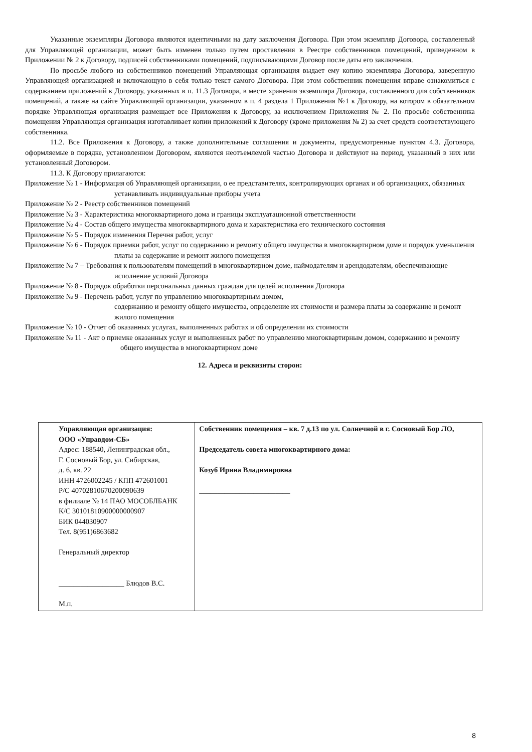Указанные экземпляры Договора являются идентичными на дату заключения Договора. При этом экземпляр Договора, составленный для Управляющей организации, может быть изменен только путем проставления в Реестре собственников помещений, приведенном в Приложении № 2 к Договору, подписей собственниками помещений, подписывающими Договор после даты его заключения.
По просьбе любого из собственников помещений Управляющая организация выдает ему копию экземпляра Договора, заверенную Управляющей организацией и включающую в себя только текст самого Договора. При этом собственник помещения вправе ознакомиться с содержанием приложений к Договору, указанных в п. 11.3 Договора, в месте хранения экземпляра Договора, составленного для собственников помещений, а также на сайте Управляющей организации, указанном в п. 4 раздела 1 Приложения №1 к Договору, на котором в обязательном порядке Управляющая организация размещает все Приложения к Договору, за исключением Приложения № 2. По просьбе собственника помещения Управляющая организация изготавливает копии приложений к Договору (кроме приложения № 2) за счет средств соответствующего собственника.
11.2. Все Приложения к Договору, а также дополнительные соглашения и документы, предусмотренные пунктом 4.3. Договора, оформляемые в порядке, установленном Договором, являются неотъемлемой частью Договора и действуют на период, указанный в них или установленный Договором.
11.3. К Договору прилагаются:
Приложение № 1 - Информация об Управляющей организации, о ее представителях, контролирующих органах и об организациях, обязанных устанавливать индивидуальные приборы учета
Приложение № 2 - Реестр собственников помещений
Приложение № 3 - Характеристика многоквартирного дома и границы эксплуатационной ответственности
Приложение № 4 - Состав общего имущества многоквартирного дома и характеристика его технического состояния
Приложение № 5 - Порядок изменения Перечня работ, услуг
Приложение № 6 - Порядок приемки работ, услуг по содержанию и ремонту общего имущества в многоквартирном доме и порядок уменьшения платы за содержание и ремонт жилого помещения
Приложение № 7 – Требования к пользователям помещений в многоквартирном доме, наймодателям и арендодателям, обеспечивающие исполнение условий Договора
Приложение № 8 - Порядок обработки персональных данных граждан для целей исполнения Договора
Приложение № 9 - Перечень работ, услуг по управлению многоквартирным домом,
содержанию и ремонту общего имущества, определение их стоимости и размера платы за содержание и ремонт жилого помещения
Приложение № 10 - Отчет об оказанных услугах, выполненных работах и об определении их стоимости
Приложение № 11 - Акт о приемке оказанных услуг и выполненных работ по управлению многоквартирным домом, содержанию и ремонту общего имущества в многоквартирном доме
12. Адреса и реквизиты сторон:
| Управляющая организация: ООО «Управдом-СБ» Адрес: 188540, Ленинградская обл., Г. Сосновый Бор, ул. Сибирская, д. 6, кв. 22 ИНН 4726002245 / КПП 472601001 Р/С 40702810670200090639 в филиале № 14 ПАО МОСОБЛБАНК К/С 30101810900000000907 БИК 044030907 Тел. 8(951)6863682 Генеральный директор __________________ Блюдов В.С. М.п. | Собственник помещения – кв. 7 д.13 по ул. Солнечной в г. Сосновый Бор ЛО, Председатель совета многоквартирного дома: Козуб Ирина Владимировна _________________________ |
8